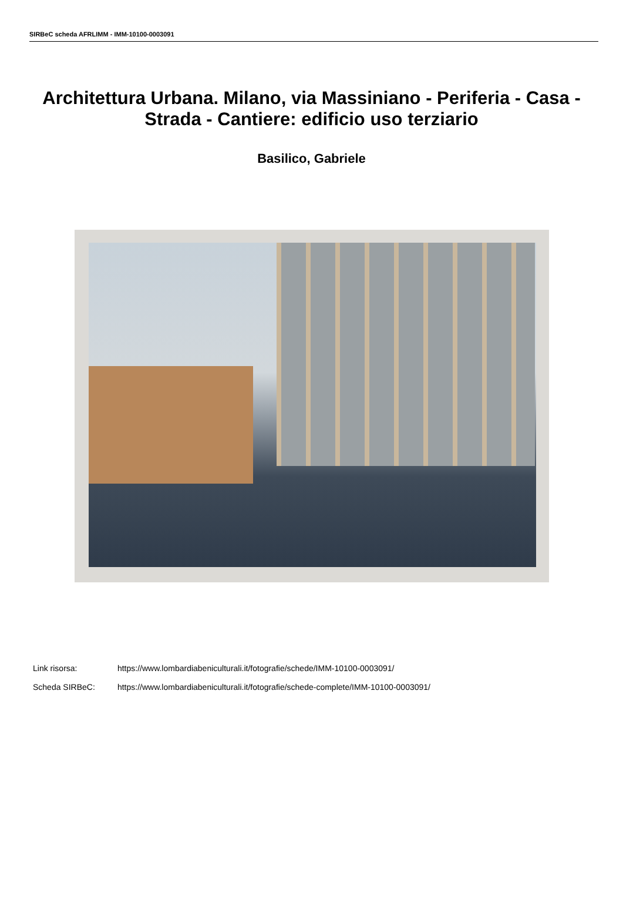SIRBeC scheda AFRLIMM - IMM-10100-0003091
Architettura Urbana. Milano, via Massiniano - Periferia - Casa - Strada - Cantiere: edificio uso terziario
Basilico, Gabriele
Link risorsa: https://www.lombardiabeniculturali.it/fotografie/schede/IMM-10100-0003091/
Scheda SIRBeC: https://www.lombardiabeniculturali.it/fotografie/schede-complete/IMM-10100-0003091/